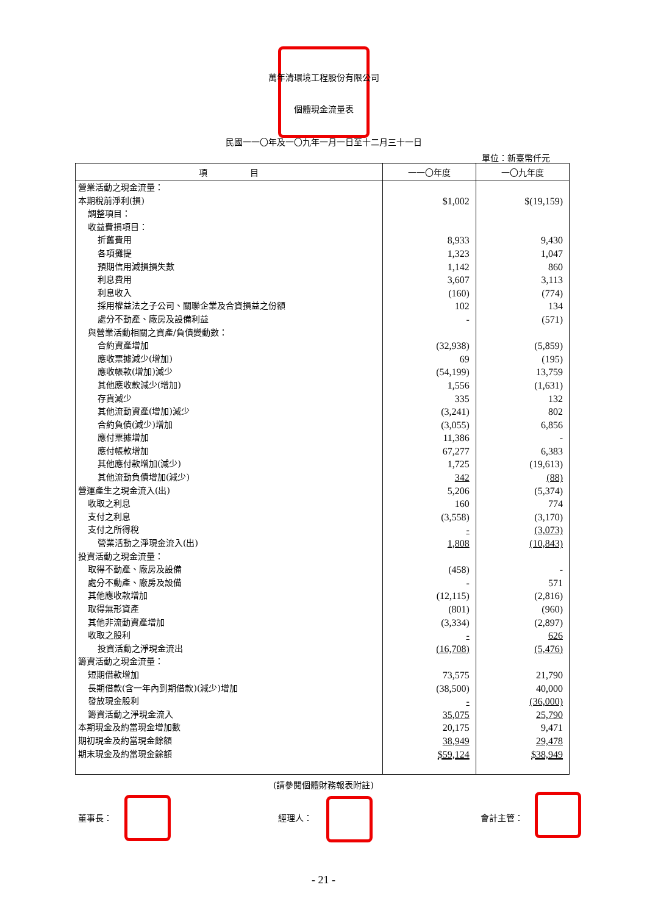萬年清環境工程股份有限公司
個體現金流量表
民國一一〇年及一〇九年一月一日至十二月三十一日
單位：新臺幣仟元
| 項 目 | 一一〇年度 | 一〇九年度 |
| --- | --- | --- |
| 營業活動之現金流量： | | |
| 本期稅前淨利(損) | $1,002 | $(19,159) |
| 調整項目： | | |
| 收益費損項目： | | |
| 折舊費用 | 8,933 | 9,430 |
| 各項攤提 | 1,323 | 1,047 |
| 預期信用減損損失數 | 1,142 | 860 |
| 利息費用 | 3,607 | 3,113 |
| 利息收入 | (160) | (774) |
| 採用權益法之子公司、關聯企業及合資損益之份額 | 102 | 134 |
| 處分不動產、廠房及設備利益 | - | (571) |
| 與營業活動相關之資產/負債變動數： | | |
| 合約資產增加 | (32,938) | (5,859) |
| 應收票據減少(增加) | 69 | (195) |
| 應收帳款(增加)減少 | (54,199) | 13,759 |
| 其他應收款減少(增加) | 1,556 | (1,631) |
| 存貨減少 | 335 | 132 |
| 其他流動資產(增加)減少 | (3,241) | 802 |
| 合約負債(減少)增加 | (3,055) | 6,856 |
| 應付票據增加 | 11,386 | - |
| 應付帳款增加 | 67,277 | 6,383 |
| 其他應付款增加(減少) | 1,725 | (19,613) |
| 其他流動負債增加(減少) | 342 | (88) |
| 營運產生之現金流入(出) | 5,206 | (5,374) |
| 收取之利息 | 160 | 774 |
| 支付之利息 | (3,558) | (3,170) |
| 支付之所得稅 | - | (3,073) |
| 營業活動之淨現金流入(出) | 1,808 | (10,843) |
| 投資活動之現金流量： | | |
| 取得不動產、廠房及設備 | (458) | - |
| 處分不動產、廠房及設備 | - | 571 |
| 其他應收款增加 | (12,115) | (2,816) |
| 取得無形資產 | (801) | (960) |
| 其他非流動資產增加 | (3,334) | (2,897) |
| 收取之股利 | - | 626 |
| 投資活動之淨現金流出 | (16,708) | (5,476) |
| 籌資活動之現金流量： | | |
| 短期借款增加 | 73,575 | 21,790 |
| 長期借款(含一年內到期借款)(減少)增加 | (38,500) | 40,000 |
| 發放現金股利 | - | (36,000) |
| 籌資活動之淨現金流入 | 35,075 | 25,790 |
| 本期現金及約當現金增加數 | 20,175 | 9,471 |
| 期初現金及約當現金餘額 | 38,949 | 29,478 |
| 期末現金及約當現金餘額 | $59,124 | $38,949 |
(請參閱個體財務報表附註)
董事長： 經理人： 會計主管：
- 21 -